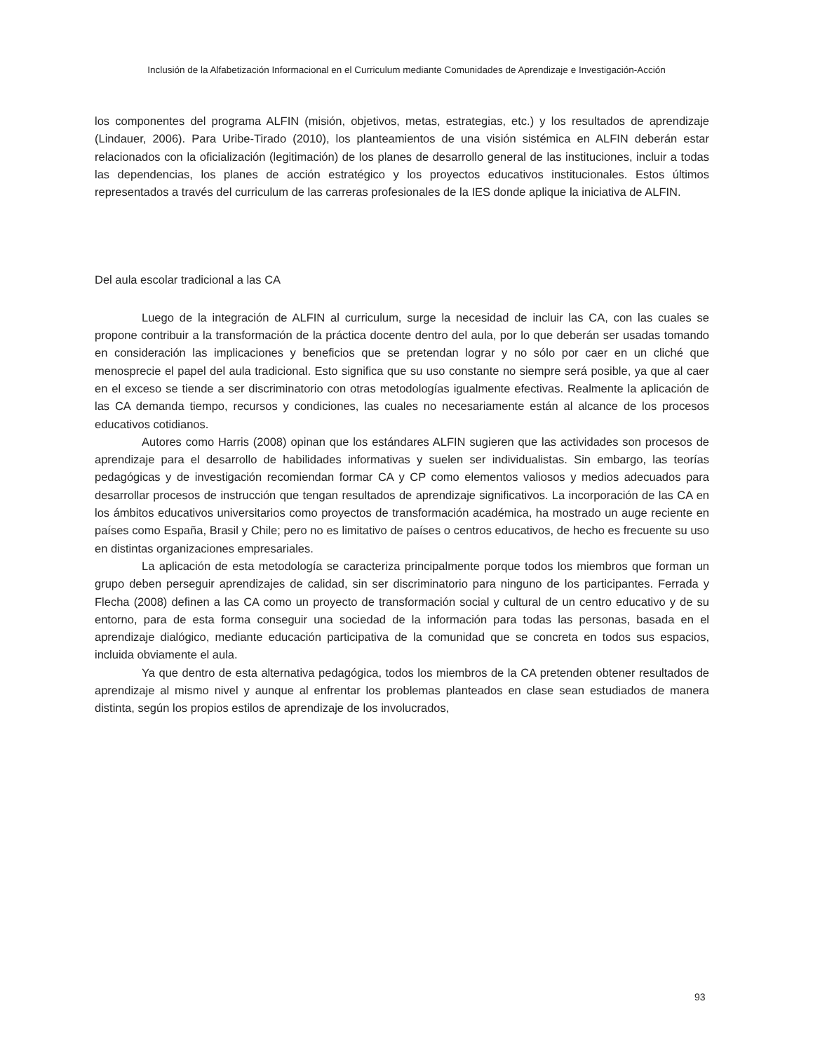Inclusión de la Alfabetización Informacional en el Curriculum mediante Comunidades de Aprendizaje e Investigación-Acción
los componentes del programa ALFIN (misión, objetivos, metas, estrategias, etc.) y los resultados de aprendizaje (Lindauer, 2006). Para Uribe-Tirado (2010), los planteamientos de una visión sistémica en ALFIN deberán estar relacionados con la oficialización (legitimación) de los planes de desarrollo general de las instituciones, incluir a todas las dependencias, los planes de acción estratégico y los proyectos educativos institucionales. Estos últimos representados a través del curriculum de las carreras profesionales de la IES donde aplique la iniciativa de ALFIN.
Del aula escolar tradicional a las CA
Luego de la integración de ALFIN al curriculum, surge la necesidad de incluir las CA, con las cuales se propone contribuir a la transformación de la práctica docente dentro del aula, por lo que deberán ser usadas tomando en consideración las implicaciones y beneficios que se pretendan lograr y no sólo por caer en un cliché que menosprecie el papel del aula tradicional. Esto significa que su uso constante no siempre será posible, ya que al caer en el exceso se tiende a ser discriminatorio con otras metodologías igualmente efectivas. Realmente la aplicación de las CA demanda tiempo, recursos y condiciones, las cuales no necesariamente están al alcance de los procesos educativos cotidianos.
Autores como Harris (2008) opinan que los estándares ALFIN sugieren que las actividades son procesos de aprendizaje para el desarrollo de habilidades informativas y suelen ser individualistas. Sin embargo, las teorías pedagógicas y de investigación recomiendan formar CA y CP como elementos valiosos y medios adecuados para desarrollar procesos de instrucción que tengan resultados de aprendizaje significativos. La incorporación de las CA en los ámbitos educativos universitarios como proyectos de transformación académica, ha mostrado un auge reciente en países como España, Brasil y Chile; pero no es limitativo de países o centros educativos, de hecho es frecuente su uso en distintas organizaciones empresariales.
La aplicación de esta metodología se caracteriza principalmente porque todos los miembros que forman un grupo deben perseguir aprendizajes de calidad, sin ser discriminatorio para ninguno de los participantes. Ferrada y Flecha (2008) definen a las CA como un proyecto de transformación social y cultural de un centro educativo y de su entorno, para de esta forma conseguir una sociedad de la información para todas las personas, basada en el aprendizaje dialógico, mediante educación participativa de la comunidad que se concreta en todos sus espacios, incluida obviamente el aula.
Ya que dentro de esta alternativa pedagógica, todos los miembros de la CA pretenden obtener resultados de aprendizaje al mismo nivel y aunque al enfrentar los problemas planteados en clase sean estudiados de manera distinta, según los propios estilos de aprendizaje de los involucrados,
93